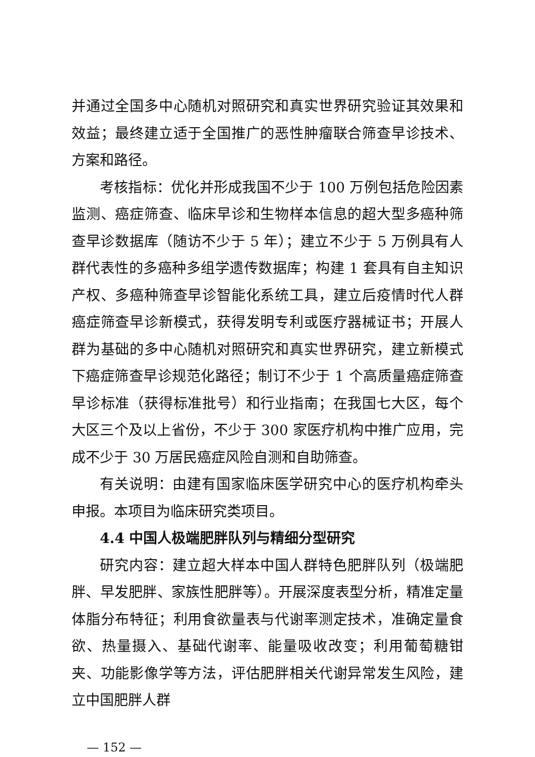并通过全国多中心随机对照研究和真实世界研究验证其效果和效益；最终建立适于全国推广的恶性肿瘤联合筛查早诊技术、方案和路径。
考核指标：优化并形成我国不少于 100 万例包括危险因素监测、癌症筛查、临床早诊和生物样本信息的超大型多癌种筛查早诊数据库（随访不少于 5 年）；建立不少于 5 万例具有人群代表性的多癌种多组学遗传数据库；构建 1 套具有自主知识产权、多癌种筛查早诊智能化系统工具，建立后疫情时代人群癌症筛查早诊新模式，获得发明专利或医疗器械证书；开展人群为基础的多中心随机对照研究和真实世界研究，建立新模式下癌症筛查早诊规范化路径；制订不少于 1 个高质量癌症筛查早诊标准（获得标准批号）和行业指南；在我国七大区，每个大区三个及以上省份，不少于 300 家医疗机构中推广应用，完成不少于 30 万居民癌症风险自测和自助筛查。
有关说明：由建有国家临床医学研究中心的医疗机构牵头申报。本项目为临床研究类项目。
4.4 中国人极端肥胖队列与精细分型研究
研究内容：建立超大样本中国人群特色肥胖队列（极端肥胖、早发肥胖、家族性肥胖等）。开展深度表型分析，精准定量体脂分布特征；利用食欲量表与代谢率测定技术，准确定量食欲、热量摄入、基础代谢率、能量吸收改变；利用葡萄糖钳夹、功能影像学等方法，评估肥胖相关代谢异常发生风险，建立中国肥胖人群
— 152 —